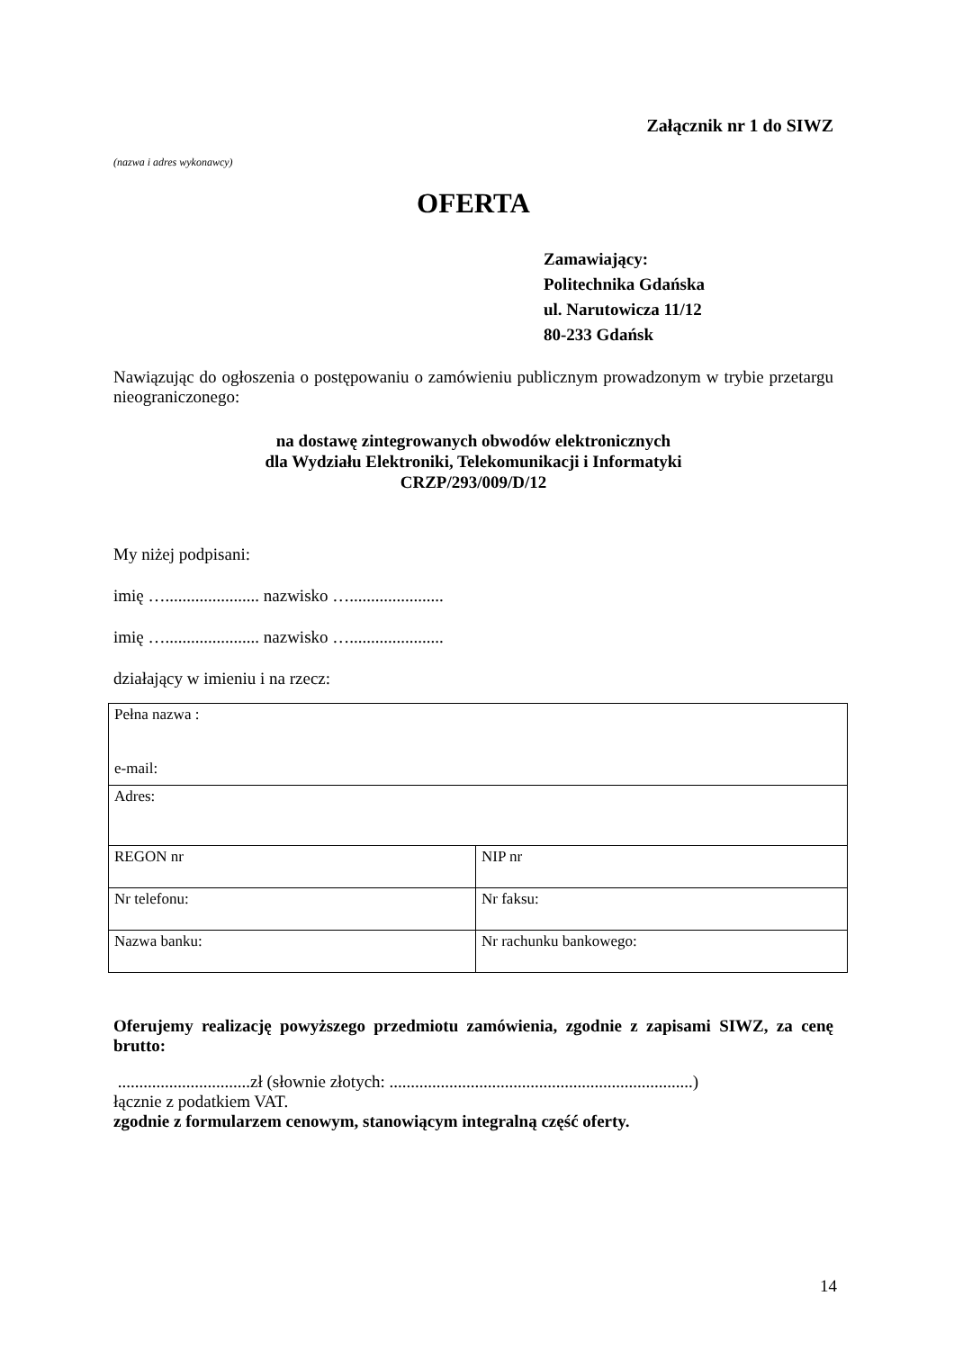Załącznik nr 1 do SIWZ
(nazwa i adres wykonawcy)
OFERTA
Zamawiający:
Politechnika Gdańska
ul. Narutowicza 11/12
80-233 Gdańsk
Nawiązując do ogłoszenia o postępowaniu o zamówieniu publicznym prowadzonym w trybie przetargu nieograniczonego:
na dostawę zintegrowanych obwodów elektronicznych
dla Wydziału Elektroniki, Telekomunikacji i Informatyki
CRZP/293/009/D/12
My niżej podpisani:
imię …...................... nazwisko …......................
imię …...................... nazwisko …......................
działający w imieniu i na rzecz:
| Pełna nazwa : e-mail: | |
| Adres: | |
| REGON nr | NIP nr |
| Nr telefonu: | Nr faksu: |
| Nazwa banku: | Nr rachunku bankowego: |
Oferujemy realizację powyższego przedmiotu zamówienia, zgodnie z zapisami SIWZ, za cenę brutto:
...............................zł (słownie złotych: .......................................................................)
łącznie z podatkiem VAT.
zgodnie z formularzem cenowym, stanowiącym integralną część oferty.
14